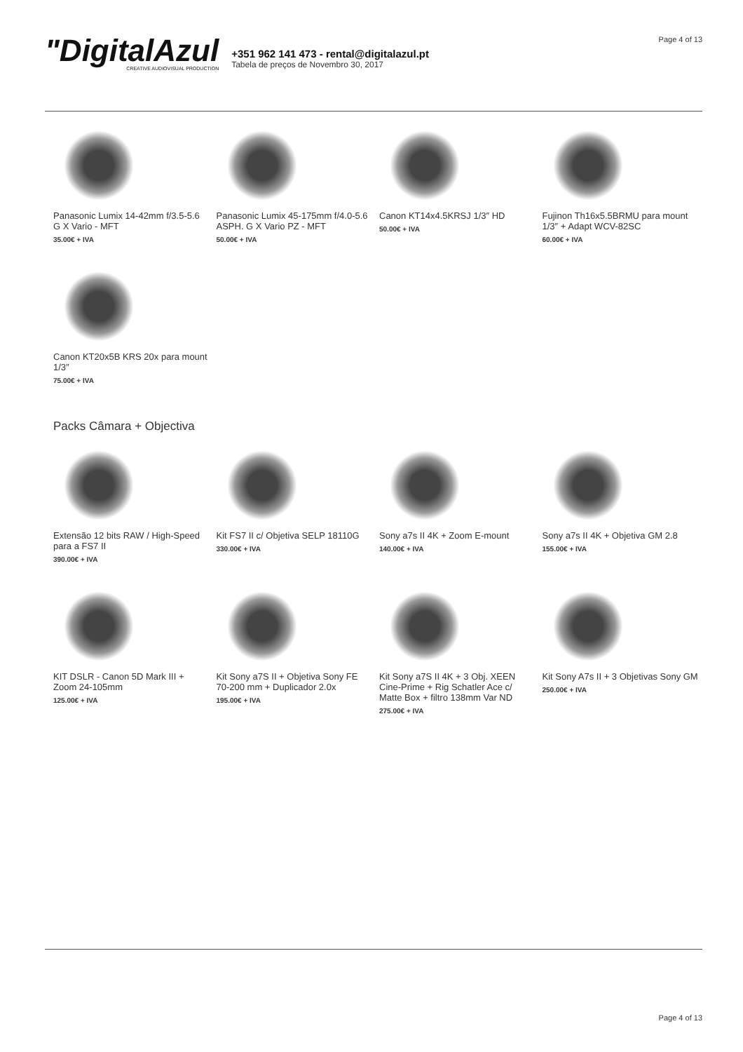"DigitalAzul
CREATIVE AUDIOVISUAL PRODUCTION
+351 962 141 473 - rental@digitalazul.pt
Tabela de preços de Novembro 30, 2017
Page 4 of 13
Panasonic Lumix 14-42mm f/3.5-5.6 G X Vario - MFT
35.00€ + IVA
Panasonic Lumix 45-175mm f/4.0-5.6 ASPH. G X Vario PZ - MFT
50.00€ + IVA
Canon KT14x4.5KRSJ 1/3″ HD
50.00€ + IVA
Fujinon Th16x5.5BRMU para mount 1/3″ + Adapt WCV-82SC
60.00€ + IVA
Canon KT20x5B KRS 20x para mount 1/3″
75.00€ + IVA
Packs Câmara + Objectiva
Extensão 12 bits RAW / High-Speed para a FS7 II
390.00€ + IVA
Kit FS7 II c/ Objetiva SELP 18110G
330.00€ + IVA
Sony a7s II 4K + Zoom E-mount
140.00€ + IVA
Sony a7s II 4K + Objetiva GM 2.8
155.00€ + IVA
KIT DSLR - Canon 5D Mark III + Zoom 24-105mm
125.00€ + IVA
Kit Sony a7S II + Objetiva Sony FE 70-200 mm + Duplicador 2.0x
195.00€ + IVA
Kit Sony a7S II 4K + 3 Obj. XEEN Cine-Prime + Rig Schatler Ace c/ Matte Box + filtro 138mm Var ND
275.00€ + IVA
Kit Sony A7s II + 3 Objetivas Sony GM
250.00€ + IVA
Page 4 of 13